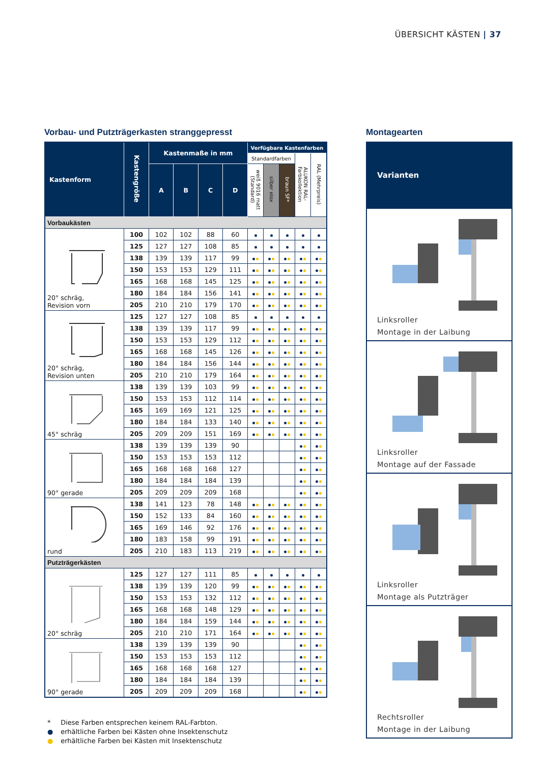ÜBERSICHT KÄSTEN | 37
Vorbau- und Putzträgerkasten stranggepresst
| Kastenform | Kastengröße | Kastenmaße in mm | | | | Verfügbare Kastenfarben | | | | |
| --- | --- | --- | --- | --- | --- | --- | --- | --- | --- | --- |
| | | | | | | Standardfarben | | | ALUKON RAL-Farbkollektion | RAL (Mehrpreis) |
| | | A | B | C | D | weiß 9016 matt (Standard) | silber elox | braun SF* | | |
| Vorbaukästen | | | | | | | | | | |
| 20° schräg, Revision vorn | 100 | 102 | 102 | 88 | 60 | | | | | |
| | 125 | 127 | 127 | 108 | 85 | | | | | |
| | 138 | 139 | 139 | 117 | 99 | | | | | |
| | 150 | 153 | 153 | 129 | 111 | | | | | |
| | 165 | 168 | 168 | 145 | 125 | | | | | |
| | 180 | 184 | 184 | 156 | 141 | | | | | |
| | 205 | 210 | 210 | 179 | 170 | | | | | |
| 20° schräg, Revision unten | 125 | 127 | 127 | 108 | 85 | | | | | |
| | 138 | 139 | 139 | 117 | 99 | | | | | |
| | 150 | 153 | 153 | 129 | 112 | | | | | |
| | 165 | 168 | 168 | 145 | 126 | | | | | |
| | 180 | 184 | 184 | 156 | 144 | | | | | |
| | 205 | 210 | 210 | 179 | 164 | | | | | |
| 45° schräg | 138 | 139 | 139 | 103 | 99 | | | | | |
| | 150 | 153 | 153 | 112 | 114 | | | | | |
| | 165 | 169 | 169 | 121 | 125 | | | | | |
| | 180 | 184 | 184 | 133 | 140 | | | | | |
| | 205 | 209 | 209 | 151 | 169 | | | | | |
| 90° gerade | 138 | 139 | 139 | 139 | 90 | | | | | |
| | 150 | 153 | 153 | 153 | 112 | | | | | |
| | 165 | 168 | 168 | 168 | 127 | | | | | |
| | 180 | 184 | 184 | 184 | 139 | | | | | |
| | 205 | 209 | 209 | 209 | 168 | | | | | |
| rund | 138 | 141 | 123 | 78 | 148 | | | | | |
| | 150 | 152 | 133 | 84 | 160 | | | | | |
| | 165 | 169 | 146 | 92 | 176 | | | | | |
| | 180 | 183 | 158 | 99 | 191 | | | | | |
| | 205 | 210 | 183 | 113 | 219 | | | | | |
| Putzträgerkästen | | | | | | | | | | |
| 20° schräg | 125 | 127 | 127 | 111 | 85 | | | | | |
| | 138 | 139 | 139 | 120 | 99 | | | | | |
| | 150 | 153 | 153 | 132 | 112 | | | | | |
| | 165 | 168 | 168 | 148 | 129 | | | | | |
| | 180 | 184 | 184 | 159 | 144 | | | | | |
| | 205 | 210 | 210 | 171 | 164 | | | | | |
| 90° gerade | 138 | 139 | 139 | 139 | 90 | | | | | |
| | 150 | 153 | 153 | 153 | 112 | | | | | |
| | 165 | 168 | 168 | 168 | 127 | | | | | |
| | 180 | 184 | 184 | 184 | 139 | | | | | |
| | 205 | 209 | 209 | 209 | 168 | | | | | |
* Diese Farben entsprechen keinem RAL-Farbton.
● erhältliche Farben bei Kästen ohne Insektenschutz
● erhältliche Farben bei Kästen mit Insektenschutz
Montagearten
Varianten
Linksroller
Montage in der Laibung
Linksroller
Montage auf der Fassade
Linksroller
Montage als Putzträger
Rechtsroller
Montage in der Laibung